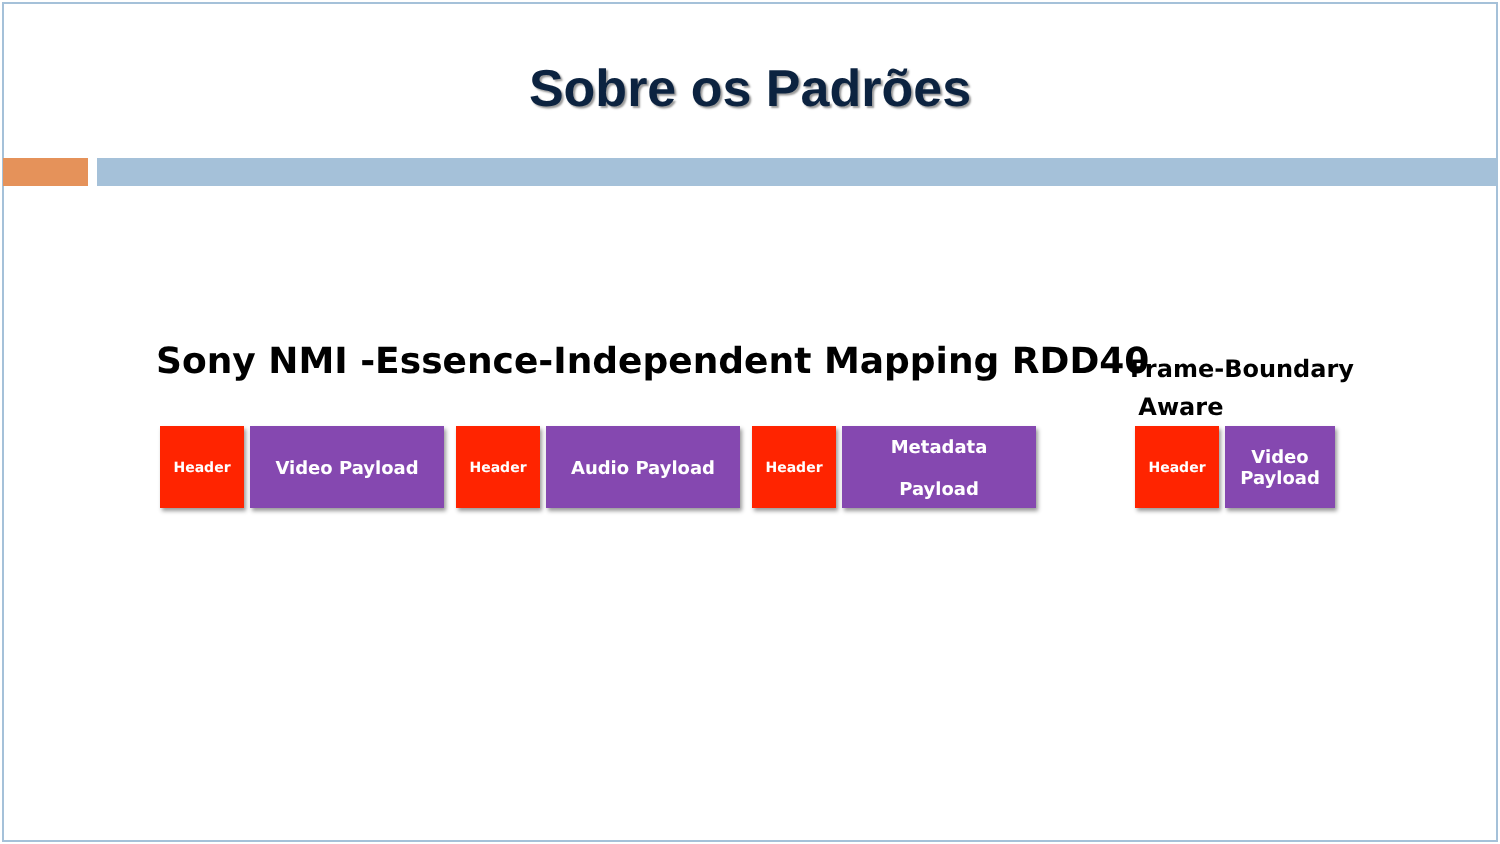Sobre os Padrões
Sony NMI -Essence-Independent Mapping RDD40
Frame-Boundary
Aware
Header
Video Payload
Header
Audio Payload
Header
Metadata
Payload
Header
Video
Payload